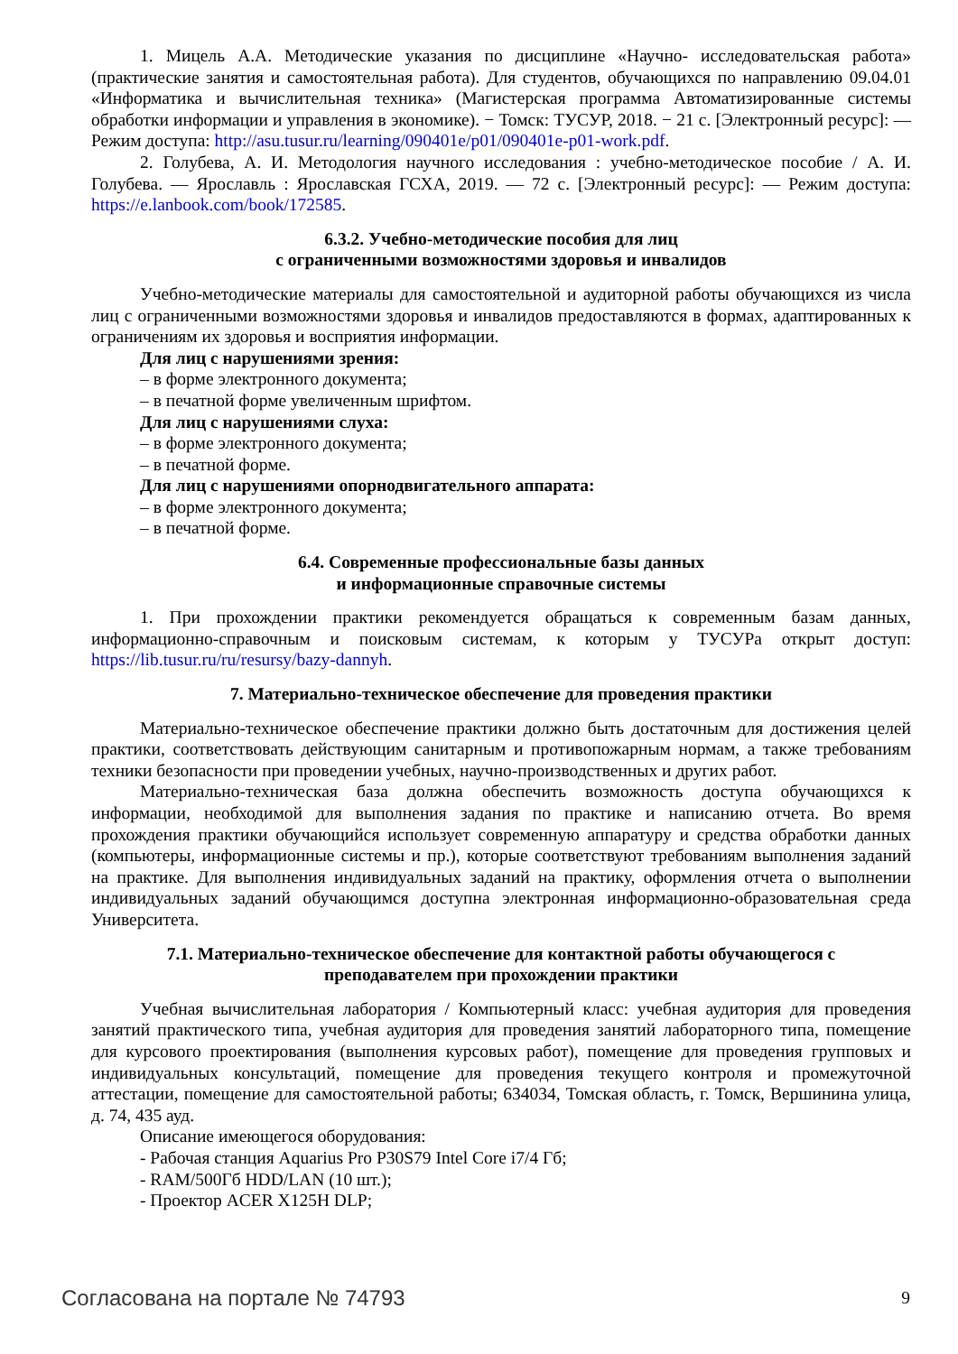1. Мицель А.А. Методические указания по дисциплине «Научно- исследовательская работа» (практические занятия и самостоятельная работа). Для студентов, обучающихся по направлению 09.04.01 «Информатика и вычислительная техника» (Магистерская программа Автоматизированные системы обработки информации и управления в экономике). − Томск: ТУСУР, 2018. − 21 с. [Электронный ресурс]: — Режим доступа: http://asu.tusur.ru/learning/090401e/p01/090401e-p01-work.pdf.
2. Голубева, А. И. Методология научного исследования : учебно-методическое пособие / А. И. Голубева. — Ярославль : Ярославская ГСХА, 2019. — 72 с. [Электронный ресурс]: — Режим доступа: https://e.lanbook.com/book/172585.
6.3.2. Учебно-методические пособия для лиц
с ограниченными возможностями здоровья и инвалидов
Учебно-методические материалы для самостоятельной и аудиторной работы обучающихся из числа лиц с ограниченными возможностями здоровья и инвалидов предоставляются в формах, адаптированных к ограничениям их здоровья и восприятия информации.
Для лиц с нарушениями зрения:
– в форме электронного документа;
– в печатной форме увеличенным шрифтом.
Для лиц с нарушениями слуха:
– в форме электронного документа;
– в печатной форме.
Для лиц с нарушениями опорнодвигательного аппарата:
– в форме электронного документа;
– в печатной форме.
6.4. Современные профессиональные базы данных
и информационные справочные системы
1. При прохождении практики рекомендуется обращаться к современным базам данных, информационно-справочным и поисковым системам, к которым у ТУСУРа открыт доступ: https://lib.tusur.ru/ru/resursy/bazy-dannyh.
7. Материально-техническое обеспечение для проведения практики
Материально-техническое обеспечение практики должно быть достаточным для достижения целей практики, соответствовать действующим санитарным и противопожарным нормам, а также требованиям техники безопасности при проведении учебных, научно-производственных и других работ.
Материально-техническая база должна обеспечить возможность доступа обучающихся к информации, необходимой для выполнения задания по практике и написанию отчета. Во время прохождения практики обучающийся использует современную аппаратуру и средства обработки данных (компьютеры, информационные системы и пр.), которые соответствуют требованиям выполнения заданий на практике. Для выполнения индивидуальных заданий на практику, оформления отчета о выполнении индивидуальных заданий обучающимся доступна электронная информационно-образовательная среда Университета.
7.1. Материально-техническое обеспечение для контактной работы обучающегося с
преподавателем при прохождении практики
Учебная вычислительная лаборатория / Компьютерный класс: учебная аудитория для проведения занятий практического типа, учебная аудитория для проведения занятий лабораторного типа, помещение для курсового проектирования (выполнения курсовых работ), помещение для проведения групповых и индивидуальных консультаций, помещение для проведения текущего контроля и промежуточной аттестации, помещение для самостоятельной работы; 634034, Томская область, г. Томск, Вершинина улица, д. 74, 435 ауд.
Описание имеющегося оборудования:
- Рабочая станция Aquarius Pro P30S79 Intel Core i7/4 Гб;
- RAM/500Гб HDD/LAN (10 шт.);
- Проектор ACER X125H DLP;
Согласована на портале № 74793 9